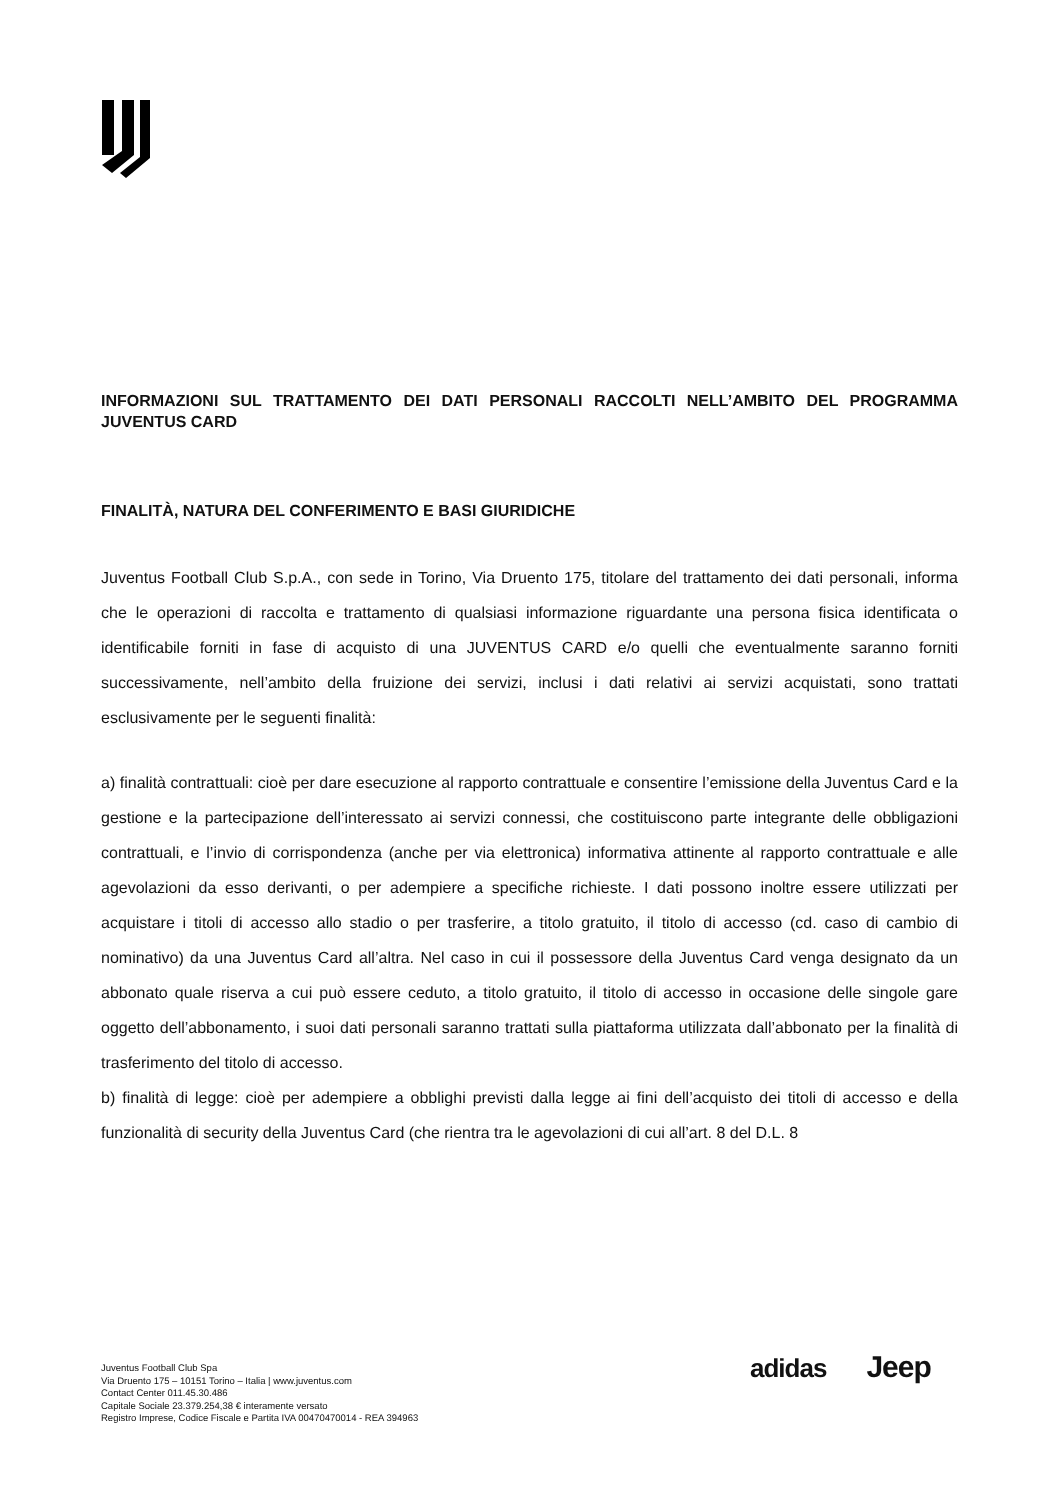INFORMAZIONI SUL TRATTAMENTO DEI DATI PERSONALI RACCOLTI NELL’AMBITO DEL PROGRAMMA JUVENTUS CARD
FINALITÀ, NATURA DEL CONFERIMENTO E BASI GIURIDICHE
Juventus Football Club S.p.A., con sede in Torino, Via Druento 175, titolare del trattamento dei dati personali, informa che le operazioni di raccolta e trattamento di qualsiasi informazione riguardante una persona fisica identificata o identificabile forniti in fase di acquisto di una JUVENTUS CARD e/o quelli che eventualmente saranno forniti successivamente, nell’ambito della fruizione dei servizi, inclusi i dati relativi ai servizi acquistati, sono trattati esclusivamente per le seguenti finalità:
a) finalità contrattuali: cioè per dare esecuzione al rapporto contrattuale e consentire l’emissione della Juventus Card e la gestione e la partecipazione dell’interessato ai servizi connessi, che costituiscono parte integrante delle obbligazioni contrattuali, e l’invio di corrispondenza (anche per via elettronica) informativa attinente al rapporto contrattuale e alle agevolazioni da esso derivanti, o per adempiere a specifiche richieste. I dati possono inoltre essere utilizzati per acquistare i titoli di accesso allo stadio o per trasferire, a titolo gratuito, il titolo di accesso (cd. caso di cambio di nominativo) da una Juventus Card all’altra. Nel caso in cui il possessore della Juventus Card venga designato da un abbonato quale riserva a cui può essere ceduto, a titolo gratuito, il titolo di accesso in occasione delle singole gare oggetto dell’abbonamento, i suoi dati personali saranno trattati sulla piattaforma utilizzata dall’abbonato per la finalità di trasferimento del titolo di accesso.
b) finalità di legge: cioè per adempiere a obblighi previsti dalla legge ai fini dell’acquisto dei titoli di accesso e della funzionalità di security della Juventus Card (che rientra tra le agevolazioni di cui all’art. 8 del D.L. 8
Juventus Football Club Spa
Via Druento 175 – 10151 Torino – Italia | www.juventus.com
Contact Center 011.45.30.486
Capitale Sociale 23.379.254,38 € interamente versato
Registro Imprese, Codice Fiscale e Partita IVA 00470470014 - REA 394963
adidas
Jeep